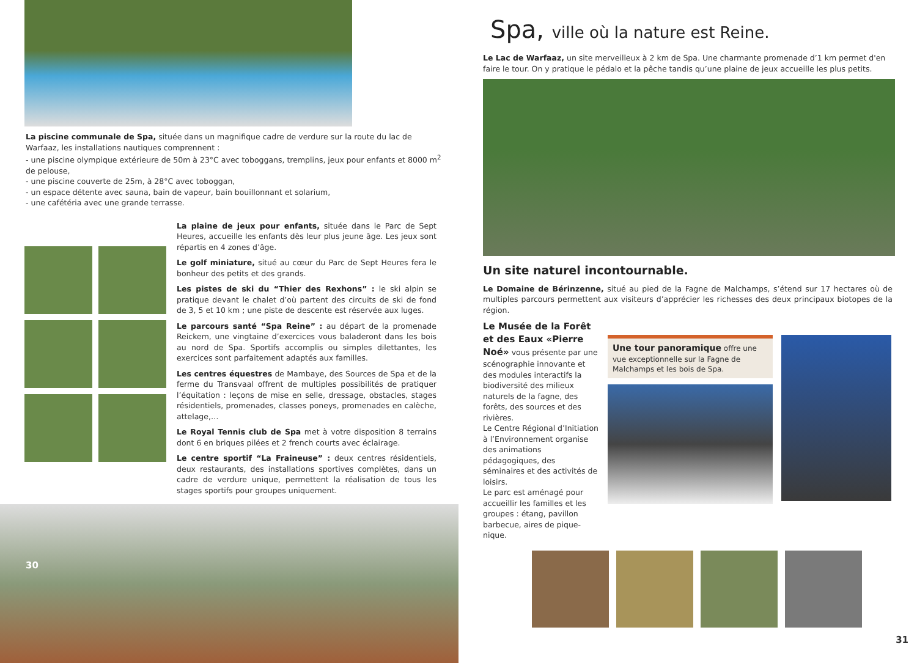La piscine communale de Spa, située dans un magnifique cadre de verdure sur la route du lac de Warfaaz, les installations nautiques comprennent :
- une piscine olympique extérieure de 50m à 23°C avec toboggans, tremplins, jeux pour enfants et 8000 m<sup>2</sup> de pelouse,
- une piscine couverte de 25m, à 28°C avec toboggan,
- un espace détente avec sauna, bain de vapeur, bain bouillonnant et solarium,
- une cafétéria avec une grande terrasse.
La plaine de jeux pour enfants, située dans le Parc de Sept Heures, accueille les enfants dès leur plus jeune âge. Les jeux sont répartis en 4 zones d’âge.
Le golf miniature, situé au cœur du Parc de Sept Heures fera le bonheur des petits et des grands.
Les pistes de ski du “Thier des Rexhons” : le ski alpin se pratique devant le chalet d’où partent des circuits de ski de fond de 3, 5 et 10 km ; une piste de descente est réservée aux luges.
Le parcours santé “Spa Reine” : au départ de la promenade Reickem, une vingtaine d’exercices vous baladeront dans les bois au nord de Spa. Sportifs accomplis ou simples dilettantes, les exercices sont parfaitement adaptés aux familles.
Les centres équestres de Mambaye, des Sources de Spa et de la ferme du Transvaal offrent de multiples possibilités de pratiquer l’équitation : leçons de mise en selle, dressage, obstacles, stages résidentiels, promenades, classes poneys, promenades en calèche, attelage,…
Le Royal Tennis club de Spa met à votre disposition 8 terrains dont 6 en briques pilées et 2 french courts avec éclairage.
Le centre sportif “La Fraineuse” : deux centres résidentiels, deux restaurants, des installations sportives complètes, dans un cadre de verdure unique, permettent la réalisation de tous les stages sportifs pour groupes uniquement.
30
Spa, ville où la nature est Reine.
Le Lac de Warfaaz, un site merveilleux à 2 km de Spa. Une charmante promenade d’1 km permet d'en faire le tour. On y pratique le pédalo et la pêche tandis qu’une plaine de jeux accueille les plus petits.
Un site naturel incontournable.
Le Domaine de Bérinzenne, situé au pied de la Fagne de Malchamps, s’étend sur 17 hectares où de multiples parcours permettent aux visiteurs d’apprécier les richesses des deux principaux biotopes de la région.
Le Musée de la Forêt et des Eaux «Pierre Noé» vous présente par une scénographie innovante et des modules interactifs la biodiversité des milieux naturels de la fagne, des forêts, des sources et des rivières.
Le Centre Régional d’Initiation à l’Environnement organise des animations pédagogiques, des séminaires et des activités de loisirs.
Le parc est aménagé pour accueillir les familles et les groupes : étang, pavillon barbecue, aires de pique-nique.
Une tour panoramique offre une vue exceptionnelle sur la Fagne de Malchamps et les bois de Spa.
31